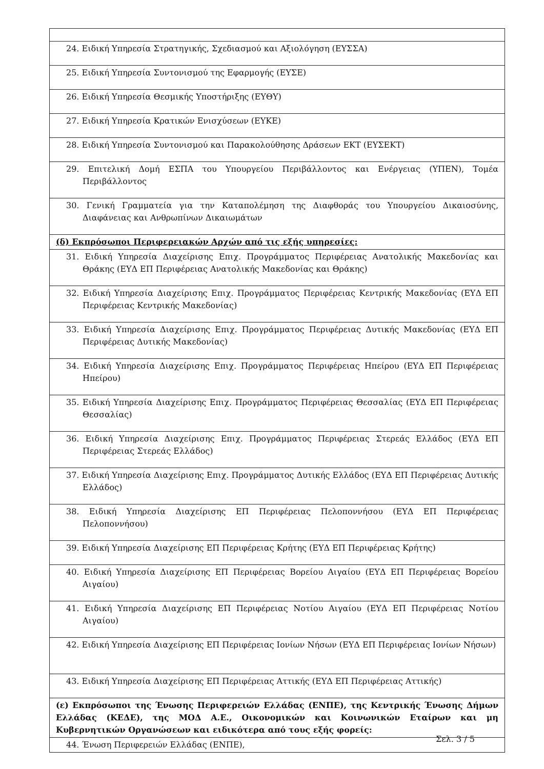| 24. Ειδική Υπηρεσία Στρατηγικής, Σχεδιασμού και Αξιολόγηση (ΕΥΣΣΑ) |
| 25. Ειδική Υπηρεσία Συντονισμού της Εφαρμογής (ΕΥΣΕ) |
| 26. Ειδική Υπηρεσία Θεσμικής Υποστήριξης (ΕΥΘΥ) |
| 27. Ειδική Υπηρεσία Κρατικών Ενισχύσεων (ΕΥΚΕ) |
| 28. Ειδική Υπηρεσία Συντονισμού και Παρακολούθησης Δράσεων ΕΚΤ (ΕΥΣΕΚΤ) |
| 29. Επιτελική Δομή ΕΣΠΑ του Υπουργείου Περιβάλλοντος και Ενέργειας (ΥΠΕΝ), Τομέα Περιβάλλοντος |
| 30. Γενική Γραμματεία για την Καταπολέμηση της Διαφθοράς του Υπουργείου Δικαιοσύνης, Διαφάνειας και Ανθρωπίνων Δικαιωμάτων |
| (δ) Εκπρόσωποι Περιφερειακών Αρχών από τις εξής υπηρεσίες: |
| 31. Ειδική Υπηρεσία Διαχείρισης Επιχ. Προγράμματος Περιφέρειας Ανατολικής Μακεδονίας και Θράκης (ΕΥΔ ΕΠ Περιφέρειας Ανατολικής Μακεδονίας και Θράκης) |
| 32. Ειδική Υπηρεσία Διαχείρισης Επιχ. Προγράμματος Περιφέρειας Κεντρικής Μακεδονίας (ΕΥΔ ΕΠ Περιφέρειας Κεντρικής Μακεδονίας) |
| 33. Ειδική Υπηρεσία Διαχείρισης Επιχ. Προγράμματος Περιφέρειας Δυτικής Μακεδονίας (ΕΥΔ ΕΠ Περιφέρειας Δυτικής Μακεδονίας) |
| 34. Ειδική Υπηρεσία Διαχείρισης Επιχ. Προγράμματος Περιφέρειας Ηπείρου (ΕΥΔ ΕΠ Περιφέρειας Ηπείρου) |
| 35. Ειδική Υπηρεσία Διαχείρισης Επιχ. Προγράμματος Περιφέρειας Θεσσαλίας (ΕΥΔ ΕΠ Περιφέρειας Θεσσαλίας) |
| 36. Ειδική Υπηρεσία Διαχείρισης Επιχ. Προγράμματος Περιφέρειας Στερεάς Ελλάδος (ΕΥΔ ΕΠ Περιφέρειας Στερεάς Ελλάδος) |
| 37. Ειδική Υπηρεσία Διαχείρισης Επιχ. Προγράμματος Δυτικής Ελλάδος (ΕΥΔ ΕΠ Περιφέρειας Δυτικής Ελλάδος) |
| 38. Ειδική Υπηρεσία Διαχείρισης ΕΠ Περιφέρειας Πελοποννήσου (ΕΥΔ ΕΠ Περιφέρειας Πελοποννήσου) |
| 39. Ειδική Υπηρεσία Διαχείρισης ΕΠ Περιφέρειας Κρήτης (ΕΥΔ ΕΠ Περιφέρειας Κρήτης) |
| 40. Ειδική Υπηρεσία Διαχείρισης ΕΠ Περιφέρειας Βορείου Αιγαίου (ΕΥΔ ΕΠ Περιφέρειας Βορείου Αιγαίου) |
| 41. Ειδική Υπηρεσία Διαχείρισης ΕΠ Περιφέρειας Νοτίου Αιγαίου (ΕΥΔ ΕΠ Περιφέρειας Νοτίου Αιγαίου) |
| 42. Ειδική Υπηρεσία Διαχείρισης ΕΠ Περιφέρειας Ιονίων Νήσων (ΕΥΔ ΕΠ Περιφέρειας Ιονίων Νήσων) |
| 43. Ειδική Υπηρεσία Διαχείρισης ΕΠ Περιφέρειας Αττικής (ΕΥΔ ΕΠ Περιφέρειας Αττικής) |
| (ε) Εκπρόσωποι της Ένωσης Περιφερειών Ελλάδας (ΕΝΠΕ), της Κεντρικής Ένωσης Δήμων Ελλάδας (ΚΕΔΕ), της ΜΟΔ Α.Ε., Οικονομικών και Κοινωνικών Εταίρων και μη Κυβερνητικών Οργανώσεων και ειδικότερα από τους εξής φορείς: |
| 44. Ένωση Περιφερειών Ελλάδας (ΕΝΠΕ), |
Σελ. 3 / 5